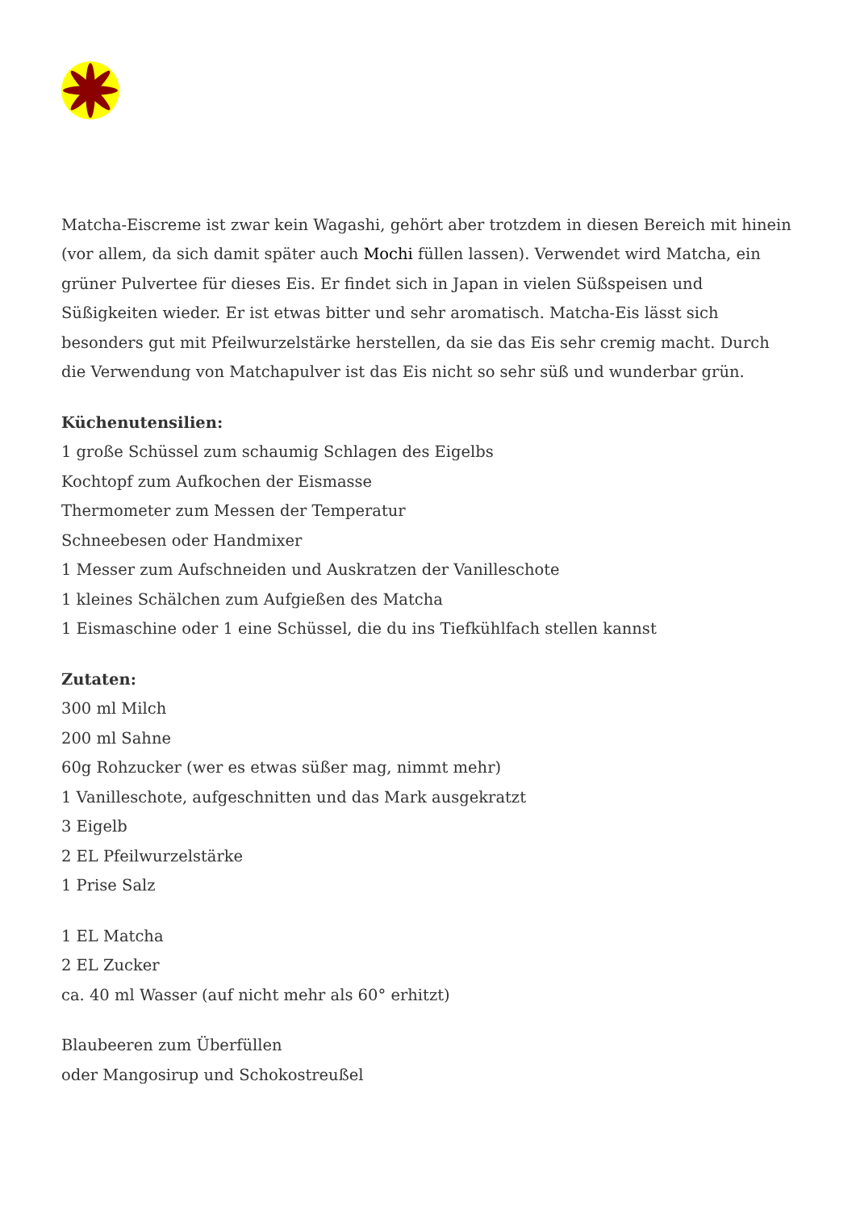Matcha-Eiscreme ist zwar kein Wagashi, gehört aber trotzdem in diesen Bereich mit hinein (vor allem, da sich damit später auch Mochi füllen lassen). Verwendet wird Matcha, ein grüner Pulvertee für dieses Eis. Er findet sich in Japan in vielen Süßspeisen und Süßigkeiten wieder. Er ist etwas bitter und sehr aromatisch. Matcha-Eis lässt sich besonders gut mit Pfeilwurzelstärke herstellen, da sie das Eis sehr cremig macht. Durch die Verwendung von Matchapulver ist das Eis nicht so sehr süß und wunderbar grün.
Küchenutensilien:
1 große Schüssel zum schaumig Schlagen des Eigelbs
Kochtopf zum Aufkochen der Eismasse
Thermometer zum Messen der Temperatur
Schneebesen oder Handmixer
1 Messer zum Aufschneiden und Auskratzen der Vanilleschote
1 kleines Schälchen zum Aufgießen des Matcha
1 Eismaschine oder 1 eine Schüssel, die du ins Tiefkühlfach stellen kannst
Zutaten:
300 ml Milch
200 ml Sahne
60g Rohzucker (wer es etwas süßer mag, nimmt mehr)
1 Vanilleschote, aufgeschnitten und das Mark ausgekratzt
3 Eigelb
2 EL Pfeilwurzelstärke
1 Prise Salz
1 EL Matcha
2 EL Zucker
ca. 40 ml Wasser (auf nicht mehr als 60° erhitzt)
Blaubeeren zum Überfüllen
oder Mangosirup und Schokostreußel